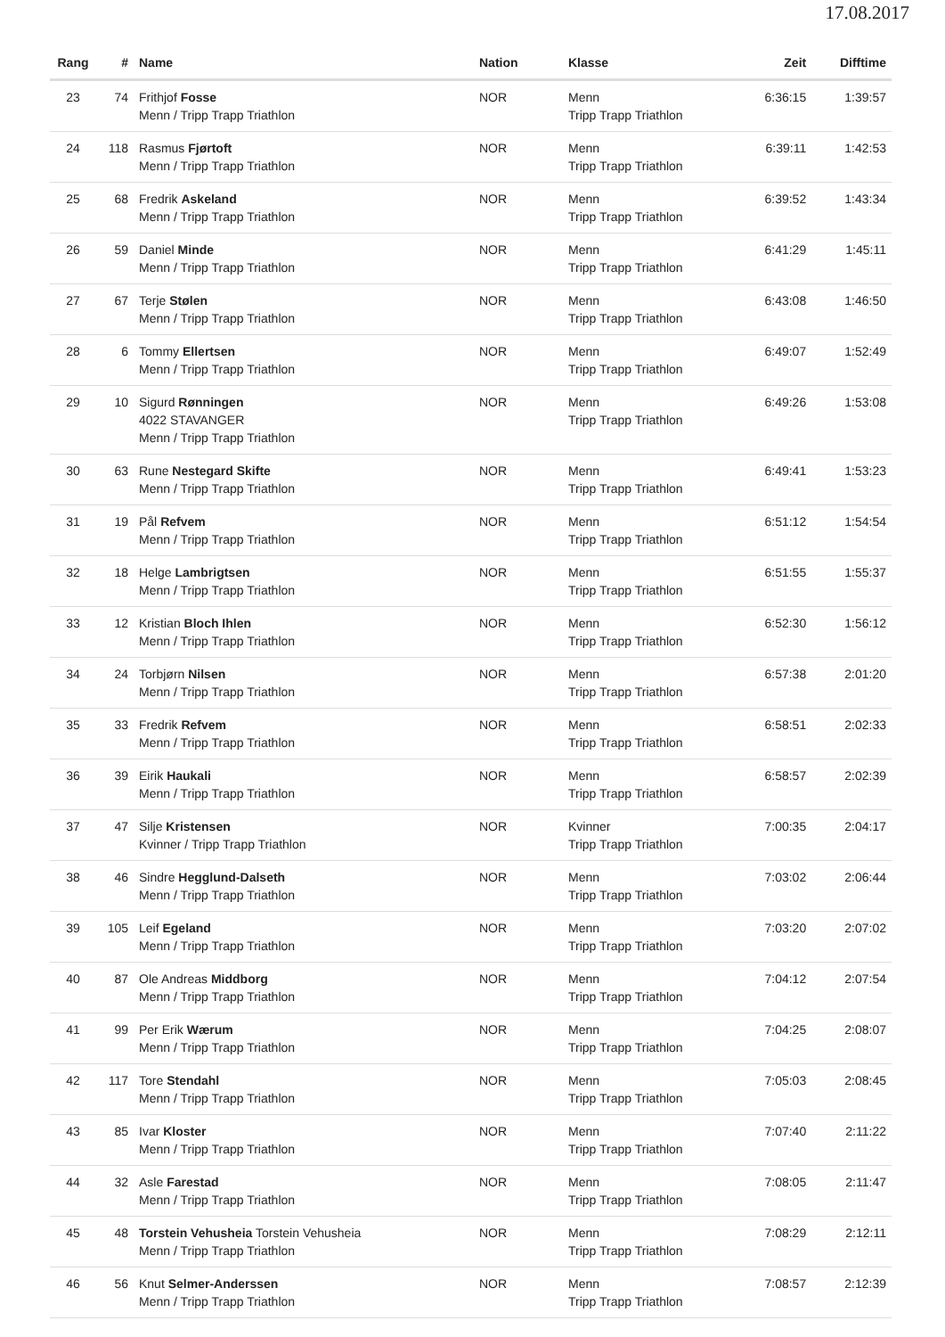17.08.2017
| Rang | # | Name | Nation | Klasse | Zeit | Difftime |
| --- | --- | --- | --- | --- | --- | --- |
| 23 | 74 | Frithjof Fosse Menn / Tripp Trapp Triathlon | NOR | Menn Tripp Trapp Triathlon | 6:36:15 | 1:39:57 |
| 24 | 118 | Rasmus Fjørtoft Menn / Tripp Trapp Triathlon | NOR | Menn Tripp Trapp Triathlon | 6:39:11 | 1:42:53 |
| 25 | 68 | Fredrik Askeland Menn / Tripp Trapp Triathlon | NOR | Menn Tripp Trapp Triathlon | 6:39:52 | 1:43:34 |
| 26 | 59 | Daniel Minde Menn / Tripp Trapp Triathlon | NOR | Menn Tripp Trapp Triathlon | 6:41:29 | 1:45:11 |
| 27 | 67 | Terje Stølen Menn / Tripp Trapp Triathlon | NOR | Menn Tripp Trapp Triathlon | 6:43:08 | 1:46:50 |
| 28 | 6 | Tommy Ellertsen Menn / Tripp Trapp Triathlon | NOR | Menn Tripp Trapp Triathlon | 6:49:07 | 1:52:49 |
| 29 | 10 | Sigurd Rønningen 4022 STAVANGER Menn / Tripp Trapp Triathlon | NOR | Menn Tripp Trapp Triathlon | 6:49:26 | 1:53:08 |
| 30 | 63 | Rune Nestegard Skifte Menn / Tripp Trapp Triathlon | NOR | Menn Tripp Trapp Triathlon | 6:49:41 | 1:53:23 |
| 31 | 19 | Pål Refvem Menn / Tripp Trapp Triathlon | NOR | Menn Tripp Trapp Triathlon | 6:51:12 | 1:54:54 |
| 32 | 18 | Helge Lambrigtsen Menn / Tripp Trapp Triathlon | NOR | Menn Tripp Trapp Triathlon | 6:51:55 | 1:55:37 |
| 33 | 12 | Kristian Bloch Ihlen Menn / Tripp Trapp Triathlon | NOR | Menn Tripp Trapp Triathlon | 6:52:30 | 1:56:12 |
| 34 | 24 | Torbjørn Nilsen Menn / Tripp Trapp Triathlon | NOR | Menn Tripp Trapp Triathlon | 6:57:38 | 2:01:20 |
| 35 | 33 | Fredrik Refvem Menn / Tripp Trapp Triathlon | NOR | Menn Tripp Trapp Triathlon | 6:58:51 | 2:02:33 |
| 36 | 39 | Eirik Haukali Menn / Tripp Trapp Triathlon | NOR | Menn Tripp Trapp Triathlon | 6:58:57 | 2:02:39 |
| 37 | 47 | Silje Kristensen Kvinner / Tripp Trapp Triathlon | NOR | Kvinner Tripp Trapp Triathlon | 7:00:35 | 2:04:17 |
| 38 | 46 | Sindre Hegglund-Dalseth Menn / Tripp Trapp Triathlon | NOR | Menn Tripp Trapp Triathlon | 7:03:02 | 2:06:44 |
| 39 | 105 | Leif Egeland Menn / Tripp Trapp Triathlon | NOR | Menn Tripp Trapp Triathlon | 7:03:20 | 2:07:02 |
| 40 | 87 | Ole Andreas Middborg Menn / Tripp Trapp Triathlon | NOR | Menn Tripp Trapp Triathlon | 7:04:12 | 2:07:54 |
| 41 | 99 | Per Erik Wærum Menn / Tripp Trapp Triathlon | NOR | Menn Tripp Trapp Triathlon | 7:04:25 | 2:08:07 |
| 42 | 117 | Tore Stendahl Menn / Tripp Trapp Triathlon | NOR | Menn Tripp Trapp Triathlon | 7:05:03 | 2:08:45 |
| 43 | 85 | Ivar Kloster Menn / Tripp Trapp Triathlon | NOR | Menn Tripp Trapp Triathlon | 7:07:40 | 2:11:22 |
| 44 | 32 | Asle Farestad Menn / Tripp Trapp Triathlon | NOR | Menn Tripp Trapp Triathlon | 7:08:05 | 2:11:47 |
| 45 | 48 | Torstein Vehusheia Torstein Vehusheia Menn / Tripp Trapp Triathlon | NOR | Menn Tripp Trapp Triathlon | 7:08:29 | 2:12:11 |
| 46 | 56 | Knut Selmer-Anderssen Menn / Tripp Trapp Triathlon | NOR | Menn Tripp Trapp Triathlon | 7:08:57 | 2:12:39 |